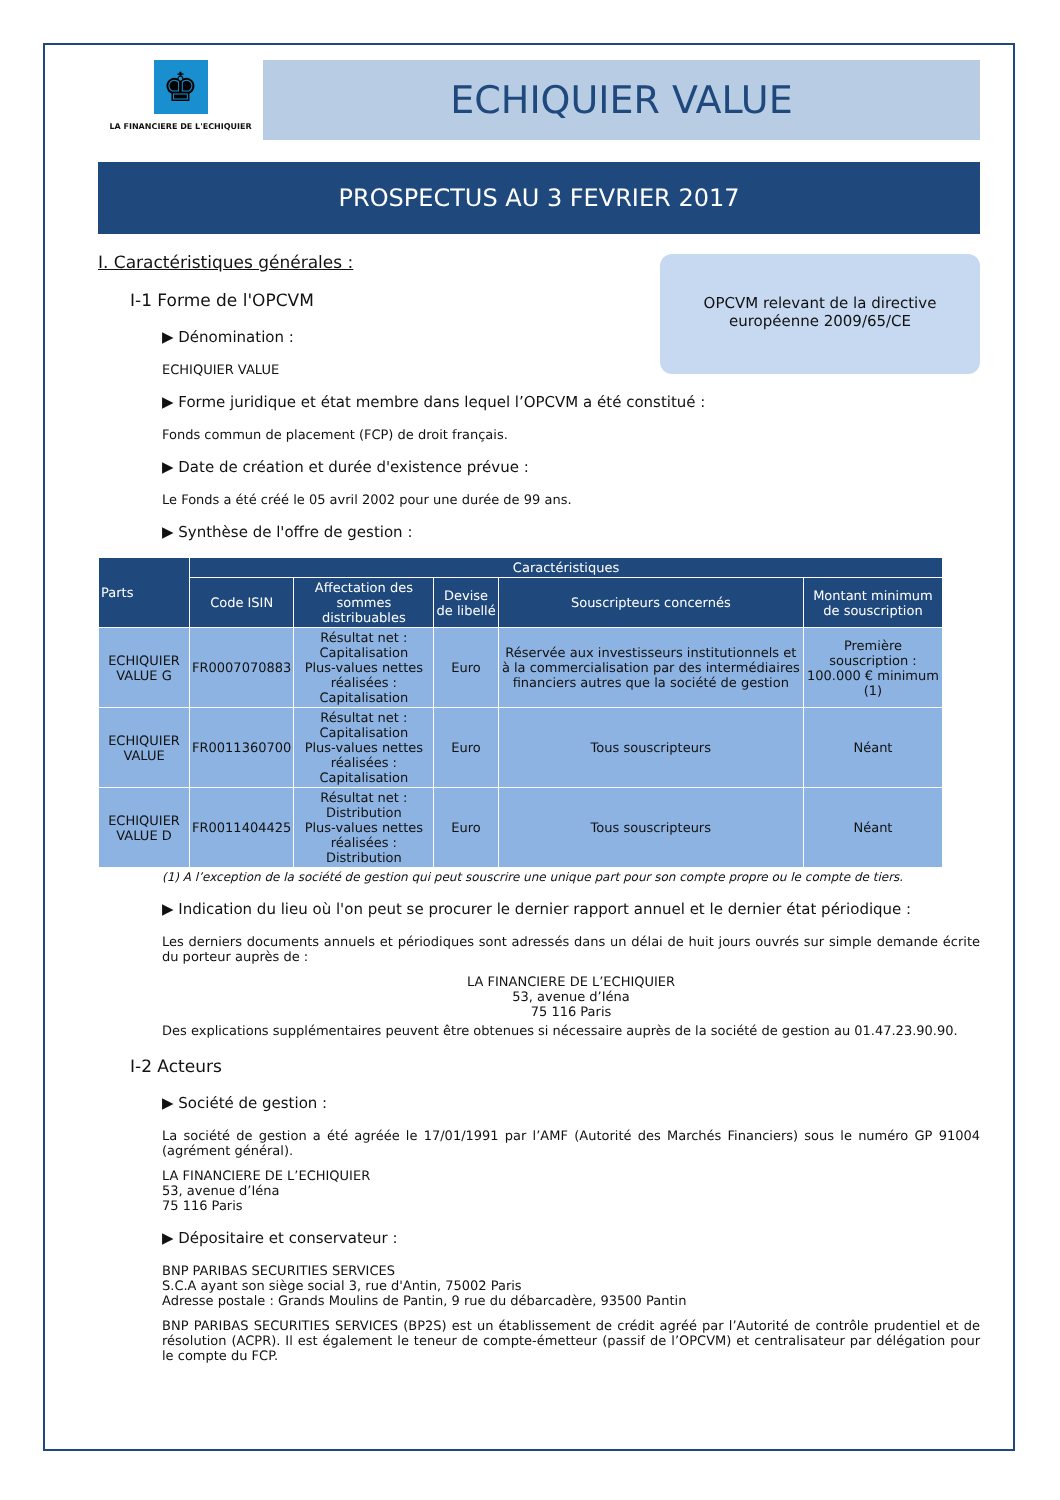♚
LA FINANCIERE DE L'ECHIQUIER
ECHIQUIER VALUE
PROSPECTUS AU 3 FEVRIER 2017
OPCVM relevant de la directive
européenne 2009/65/CE
I. Caractéristiques générales :
I-1 Forme de l'OPCVM
▶ Dénomination :
ECHIQUIER VALUE
▶ Forme juridique et état membre dans lequel l’OPCVM a été constitué :
Fonds commun de placement (FCP) de droit français.
▶ Date de création et durée d'existence prévue :
Le Fonds a été créé le 05 avril 2002 pour une durée de 99 ans.
▶ Synthèse de l'offre de gestion :
| Parts | Caractéristiques | | | | |
| --- | --- | --- | --- | --- | --- |
| | Code ISIN | Affectation des sommes distribuables | Devise de libellé | Souscripteurs concernés | Montant minimum de souscription |
| ECHIQUIER VALUE G | FR0007070883 | Résultat net : Capitalisation Plus-values nettes réalisées : Capitalisation | Euro | Réservée aux investisseurs institutionnels et à la commercialisation par des intermédiaires financiers autres que la société de gestion | Première souscription : 100.000 € minimum (1) |
| ECHIQUIER VALUE | FR0011360700 | Résultat net : Capitalisation Plus-values nettes réalisées : Capitalisation | Euro | Tous souscripteurs | Néant |
| ECHIQUIER VALUE D | FR0011404425 | Résultat net : Distribution Plus-values nettes réalisées : Distribution | Euro | Tous souscripteurs | Néant |
(1) A l’exception de la société de gestion qui peut souscrire une unique part pour son compte propre ou le compte de tiers.
▶ Indication du lieu où l'on peut se procurer le dernier rapport annuel et le dernier état périodique :
Les derniers documents annuels et périodiques sont adressés dans un délai de huit jours ouvrés sur simple demande écrite du porteur auprès de :
LA FINANCIERE DE L’ECHIQUIER
53, avenue d’Iéna
75 116 Paris
Des explications supplémentaires peuvent être obtenues si nécessaire auprès de la société de gestion au 01.47.23.90.90.
I-2 Acteurs
▶ Société de gestion :
La société de gestion a été agréée le 17/01/1991 par l’AMF (Autorité des Marchés Financiers) sous le numéro GP 91004 (agrément général).
LA FINANCIERE DE L’ECHIQUIER
53, avenue d’Iéna
75 116 Paris
▶ Dépositaire et conservateur :
BNP PARIBAS SECURITIES SERVICES
S.C.A ayant son siège social 3, rue d'Antin, 75002 Paris
Adresse postale : Grands Moulins de Pantin, 9 rue du débarcadère, 93500 Pantin
BNP PARIBAS SECURITIES SERVICES (BP2S) est un établissement de crédit agréé par l’Autorité de contrôle prudentiel et de résolution (ACPR). Il est également le teneur de compte-émetteur (passif de l’OPCVM) et centralisateur par délégation pour le compte du FCP.